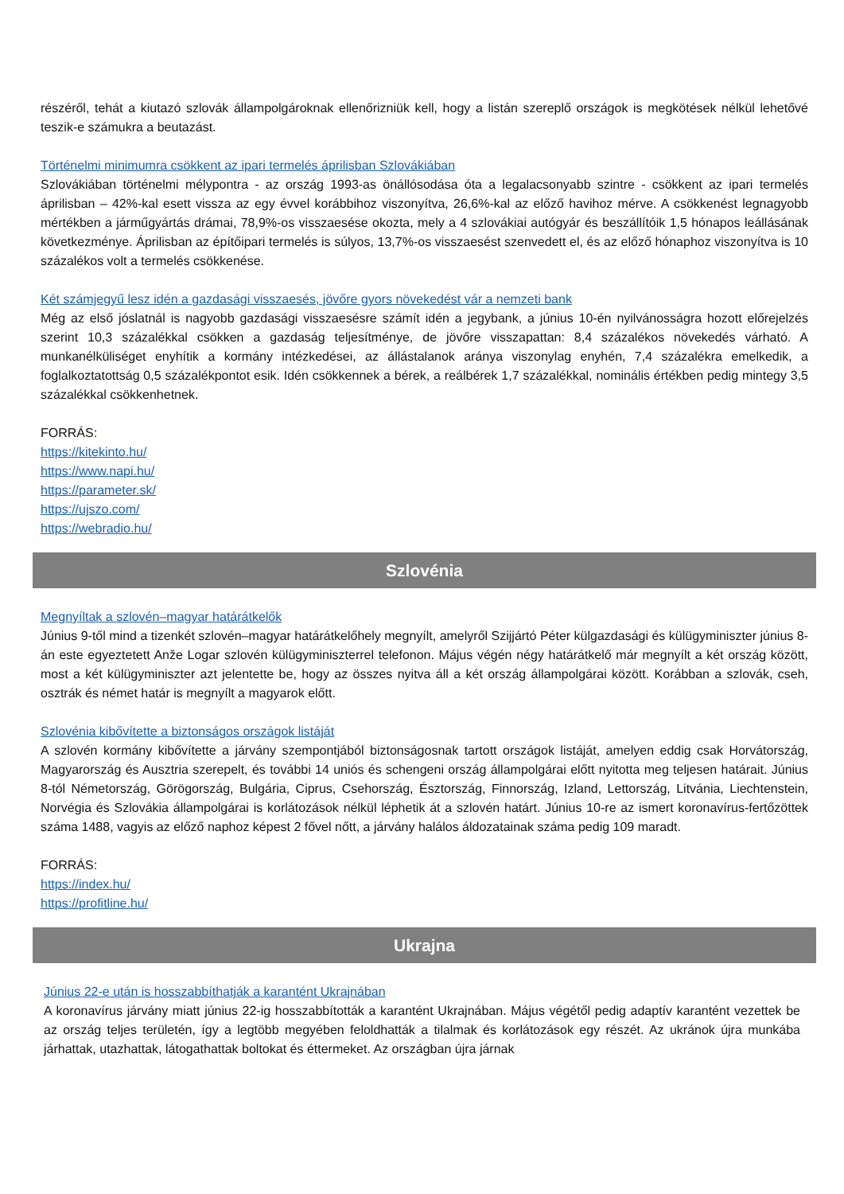részéről, tehát a kiutazó szlovák állampolgároknak ellenőrizniük kell, hogy a listán szereplő országok is megkötések nélkül lehetővé teszik-e számukra a beutazást.
Történelmi minimumra csökkent az ipari termelés áprilisban Szlovákiában
Szlovákiában történelmi mélypontra - az ország 1993-as önállósodása óta a legalacsonyabb szintre - csökkent az ipari termelés áprilisban – 42%-kal esett vissza az egy évvel korábbihoz viszonyítva, 26,6%-kal az előző havihoz mérve. A csökkenést legnagyobb mértékben a járműgyártás drámai, 78,9%-os visszaesése okozta, mely a 4 szlovákiai autógyár és beszállítóik 1,5 hónapos leállásának következménye. Áprilisban az építőipari termelés is súlyos, 13,7%-os visszaesést szenvedett el, és az előző hónaphoz viszonyítva is 10 százalékos volt a termelés csökkenése.
Két számjegyű lesz idén a gazdasági visszaesés, jövőre gyors növekedést vár a nemzeti bank
Még az első jóslatnál is nagyobb gazdasági visszaesésre számít idén a jegybank, a június 10-én nyilvánosságra hozott előrejelzés szerint 10,3 százalékkal csökken a gazdaság teljesítménye, de jövőre visszapattan: 8,4 százalékos növekedés várható. A munkanélküliséget enyhítik a kormány intézkedései, az állástalanok aránya viszonylag enyhén, 7,4 százalékra emelkedik, a foglalkoztatottság 0,5 százalékpontot esik. Idén csökkennek a bérek, a reálbérek 1,7 százalékkal, nominális értékben pedig mintegy 3,5 százalékkal csökkenhetnek.
FORRÁS:
https://kitekinto.hu/
https://www.napi.hu/
https://parameter.sk/
https://ujszo.com/
https://webradio.hu/
Szlovénia
Megnyíltak a szlovén–magyar határátkelők
Június 9-től mind a tizenkét szlovén–magyar határátkelőhely megnyílt, amelyről Szijjártó Péter külgazdasági és külügyminiszter június 8-án este egyeztetett Anže Logar szlovén külügyminiszterrel telefonon. Május végén négy határátkelő már megnyílt a két ország között, most a két külügyminiszter azt jelentette be, hogy az összes nyitva áll a két ország állampolgárai között. Korábban a szlovák, cseh, osztrák és német határ is megnyílt a magyarok előtt.
Szlovénia kibővítette a biztonságos országok listáját
A szlovén kormány kibővítette a járvány szempontjából biztonságosnak tartott országok listáját, amelyen eddig csak Horvátország, Magyarország és Ausztria szerepelt, és további 14 uniós és schengeni ország állampolgárai előtt nyitotta meg teljesen határait. Június 8-tól Németország, Görögország, Bulgária, Ciprus, Csehország, Észtország, Finnország, Izland, Lettország, Litvánia, Liechtenstein, Norvégia és Szlovákia állampolgárai is korlátozások nélkül léphetik át a szlovén határt. Június 10-re az ismert koronavírus-fertőzöttek száma 1488, vagyis az előző naphoz képest 2 fővel nőtt, a járvány halálos áldozatainak száma pedig 109 maradt.
FORRÁS:
https://index.hu/
https://profitline.hu/
Ukrajna
Június 22-e után is hosszabbíthatják a karantént Ukrajnában
A koronavírus járvány miatt június 22-ig hosszabbították a karantént Ukrajnában. Május végétől pedig adaptív karantént vezettek be az ország teljes területén, így a legtöbb megyében feloldhatták a tilalmak és korlátozások egy részét. Az ukránok újra munkába járhattak, utazhattak, látogathattak boltokat és éttermeket. Az országban újra járnak